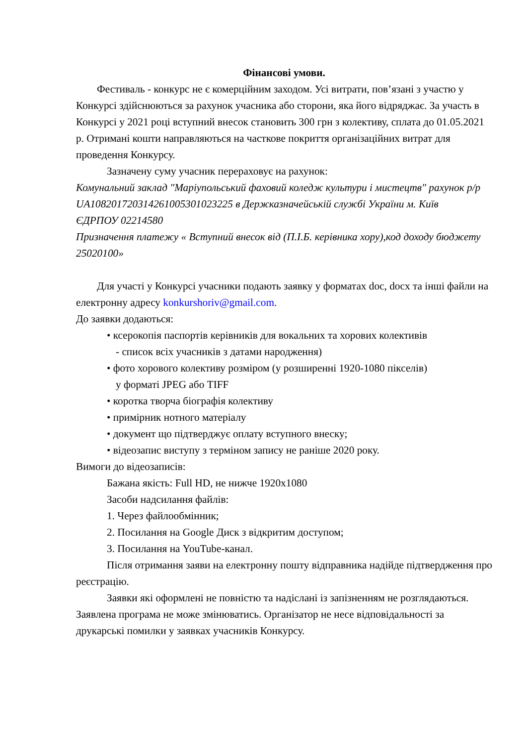Фінансові умови.
Фестиваль - конкурс не є комерційним заходом. Усі витрати, пов’язані з участю у Конкурсі здійснюються за рахунок учасника або сторони, яка його відряджає. За участь в Конкурсі у 2021 році вступний внесок становить 300 грн з колективу, сплата до 01.05.2021 р. Отримані кошти направляються на часткове покриття організаційних витрат для проведення Конкурсу.
Зазначену суму учасник перераховує на рахунок:
Комунальний заклад "Маріупольський фаховий коледж культури і мистецтв" рахунок р/р UA108201720314261005301023225 в Держказначейській службі України м. Київ
ЄДРПОУ 02214580
Призначення платежу « Вступний внесок від (П.І.Б. керівника хору),код доходу бюджету 25020100»
Для участі у Конкурсі учасники подають заявку у форматах doc, docx та інші файли на електронну адресу konkurshoriv@gmail.com.
До заявки додаються:
• ксерокопія паспортів керівників для вокальних та хорових колективів
- список всіх учасників з датами народження)
• фото хорового колективу розміром (у розширенні 1920-1080 пікселів)
у форматі JPEG або TIFF
• коротка творча біографія колективу
• примірник нотного матеріалу
• документ що підтверджує оплату вступного внеску;
• відеозапис виступу з терміном запису не раніше 2020 року.
Вимоги до відеозаписів:
Бажана якість: Full HD, не нижче 1920x1080
Засоби надсилання файлів:
1. Через файлообмінник;
2. Посилання на Google Диск з відкритим доступом;
3. Посилання на YouTube-канал.
Після отримання заяви на електронну пошту відправника надійде підтвердження про реєстрацію.
Заявки які оформлені не повністю та надіслані із запізненням не розглядаються. Заявлена програма не може змінюватись. Організатор не несе відповідальності за друкарські помилки у заявках учасників Конкурсу.